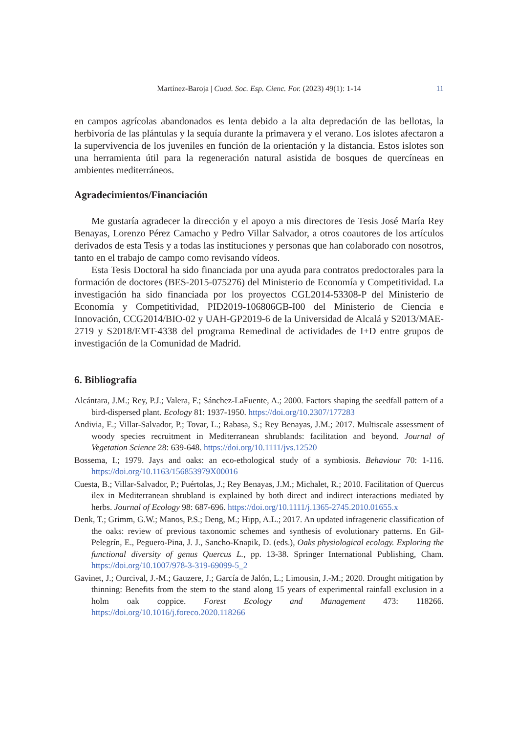Martínez-Baroja | Cuad. Soc. Esp. Cienc. For. (2023) 49(1): 1-14
11
en campos agrícolas abandonados es lenta debido a la alta depredación de las bellotas, la herbivoría de las plántulas y la sequía durante la primavera y el verano. Los islotes afectaron a la supervivencia de los juveniles en función de la orientación y la distancia. Estos islotes son una herramienta útil para la regeneración natural asistida de bosques de quercíneas en ambientes mediterráneos.
Agradecimientos/Financiación
Me gustaría agradecer la dirección y el apoyo a mis directores de Tesis José María Rey Benayas, Lorenzo Pérez Camacho y Pedro Villar Salvador, a otros coautores de los artículos derivados de esta Tesis y a todas las instituciones y personas que han colaborado con nosotros, tanto en el trabajo de campo como revisando vídeos.
Esta Tesis Doctoral ha sido financiada por una ayuda para contratos predoctorales para la formación de doctores (BES-2015-075276) del Ministerio de Economía y Competitividad. La investigación ha sido financiada por los proyectos CGL2014-53308-P del Ministerio de Economía y Competitividad, PID2019-106806GB-I00 del Ministerio de Ciencia e Innovación, CCG2014/BIO-02 y UAH-GP2019-6 de la Universidad de Alcalá y S2013/MAE-2719 y S2018/EMT-4338 del programa Remedinal de actividades de I+D entre grupos de investigación de la Comunidad de Madrid.
6. Bibliografía
Alcántara, J.M.; Rey, P.J.; Valera, F.; Sánchez-LaFuente, A.; 2000. Factors shaping the seedfall pattern of a bird-dispersed plant. Ecology 81: 1937-1950. https://doi.org/10.2307/177283
Andivia, E.; Villar-Salvador, P.; Tovar, L.; Rabasa, S.; Rey Benayas, J.M.; 2017. Multiscale assessment of woody species recruitment in Mediterranean shrublands: facilitation and beyond. Journal of Vegetation Science 28: 639-648. https://doi.org/10.1111/jvs.12520
Bossema, I.; 1979. Jays and oaks: an eco-ethological study of a symbiosis. Behaviour 70: 1-116. https://doi.org/10.1163/156853979X00016
Cuesta, B.; Villar-Salvador, P.; Puértolas, J.; Rey Benayas, J.M.; Michalet, R.; 2010. Facilitation of Quercus ilex in Mediterranean shrubland is explained by both direct and indirect interactions mediated by herbs. Journal of Ecology 98: 687-696. https://doi.org/10.1111/j.1365-2745.2010.01655.x
Denk, T.; Grimm, G.W.; Manos, P.S.; Deng, M.; Hipp, A.L.; 2017. An updated infrageneric classification of the oaks: review of previous taxonomic schemes and synthesis of evolutionary patterns. En Gil-Pelegrín, E., Peguero-Pina, J. J., Sancho-Knapik, D. (eds.), Oaks physiological ecology. Exploring the functional diversity of genus Quercus L., pp. 13-38. Springer International Publishing, Cham. https://doi.org/10.1007/978-3-319-69099-5_2
Gavinet, J.; Ourcival, J.-M.; Gauzere, J.; García de Jalón, L.; Limousin, J.-M.; 2020. Drought mitigation by thinning: Benefits from the stem to the stand along 15 years of experimental rainfall exclusion in a holm oak coppice. Forest Ecology and Management 473: 118266. https://doi.org/10.1016/j.foreco.2020.118266